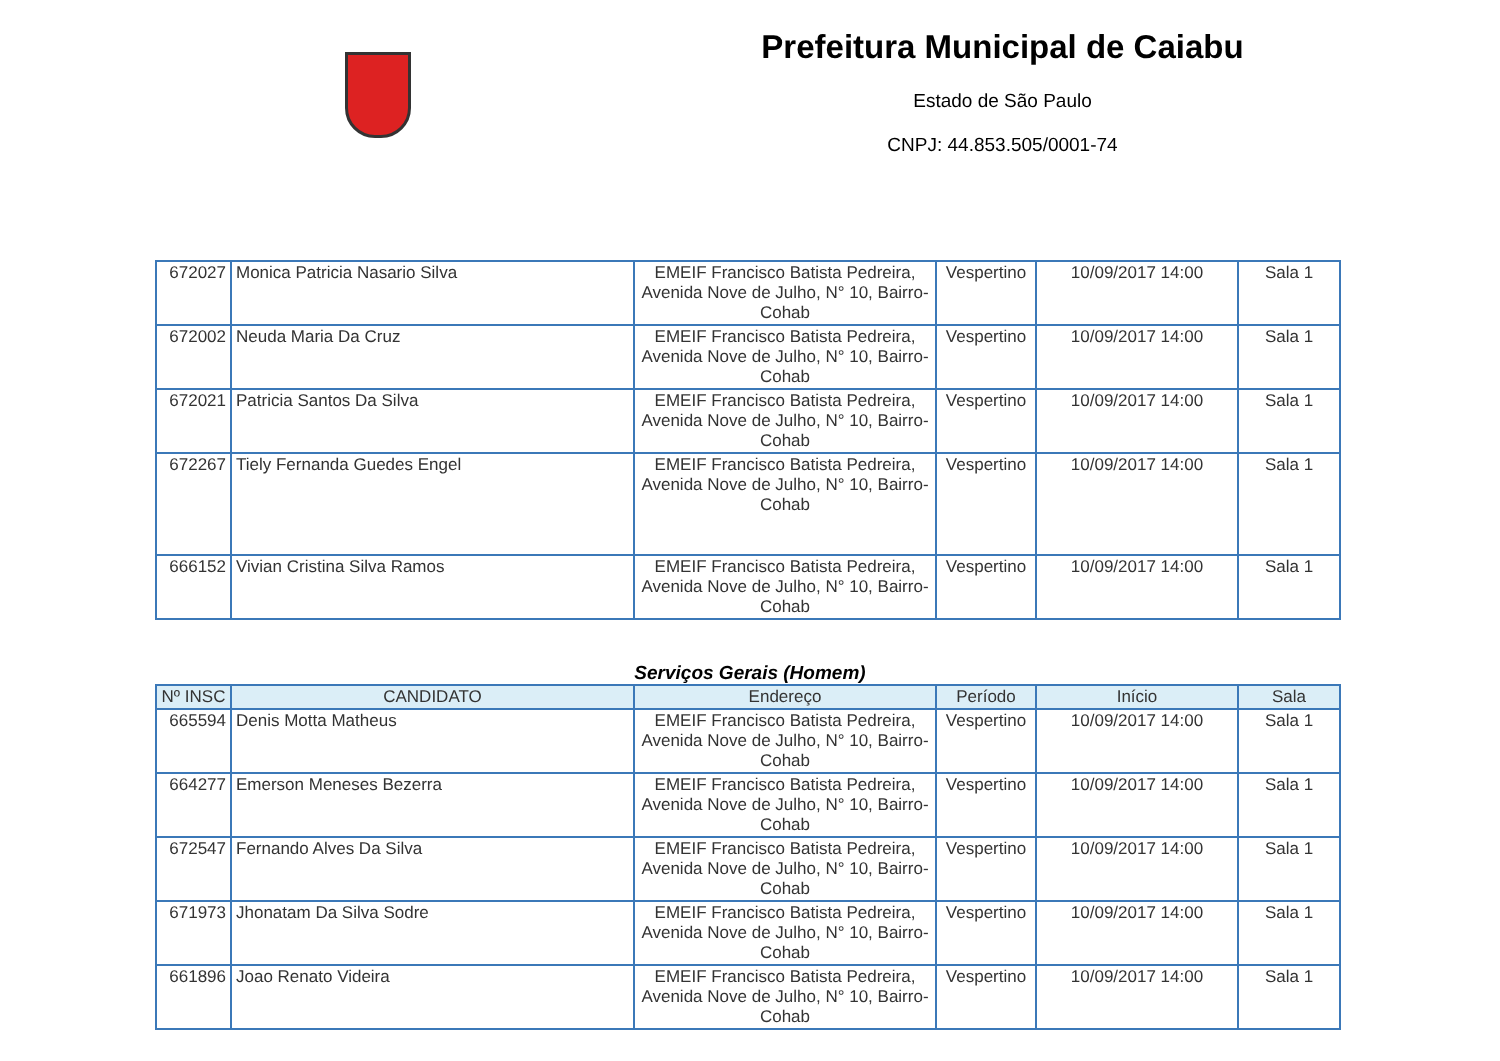Prefeitura Municipal de Caiabu
Estado de São Paulo
CNPJ: 44.853.505/0001-74
| 672027 | Monica Patricia Nasario Silva | EMEIF Francisco Batista Pedreira, Avenida Nove de Julho, N° 10, Bairro-Cohab | Vespertino | 10/09/2017 14:00 | Sala 1 |
| 672002 | Neuda Maria Da Cruz | EMEIF Francisco Batista Pedreira, Avenida Nove de Julho, N° 10, Bairro-Cohab | Vespertino | 10/09/2017 14:00 | Sala 1 |
| 672021 | Patricia Santos Da Silva | EMEIF Francisco Batista Pedreira, Avenida Nove de Julho, N° 10, Bairro-Cohab | Vespertino | 10/09/2017 14:00 | Sala 1 |
| 672267 | Tiely Fernanda Guedes Engel | EMEIF Francisco Batista Pedreira, Avenida Nove de Julho, N° 10, Bairro-Cohab | Vespertino | 10/09/2017 14:00 | Sala 1 |
| 666152 | Vivian Cristina Silva Ramos | EMEIF Francisco Batista Pedreira, Avenida Nove de Julho, N° 10, Bairro-Cohab | Vespertino | 10/09/2017 14:00 | Sala 1 |
Serviços Gerais (Homem)
| Nº INSC | CANDIDATO | Endereço | Período | Início | Sala |
| --- | --- | --- | --- | --- | --- |
| 665594 | Denis Motta Matheus | EMEIF Francisco Batista Pedreira, Avenida Nove de Julho, N° 10, Bairro-Cohab | Vespertino | 10/09/2017 14:00 | Sala 1 |
| 664277 | Emerson Meneses Bezerra | EMEIF Francisco Batista Pedreira, Avenida Nove de Julho, N° 10, Bairro-Cohab | Vespertino | 10/09/2017 14:00 | Sala 1 |
| 672547 | Fernando Alves Da Silva | EMEIF Francisco Batista Pedreira, Avenida Nove de Julho, N° 10, Bairro-Cohab | Vespertino | 10/09/2017 14:00 | Sala 1 |
| 671973 | Jhonatam Da Silva Sodre | EMEIF Francisco Batista Pedreira, Avenida Nove de Julho, N° 10, Bairro-Cohab | Vespertino | 10/09/2017 14:00 | Sala 1 |
| 661896 | Joao Renato Videira | EMEIF Francisco Batista Pedreira, Avenida Nove de Julho, N° 10, Bairro-Cohab | Vespertino | 10/09/2017 14:00 | Sala 1 |